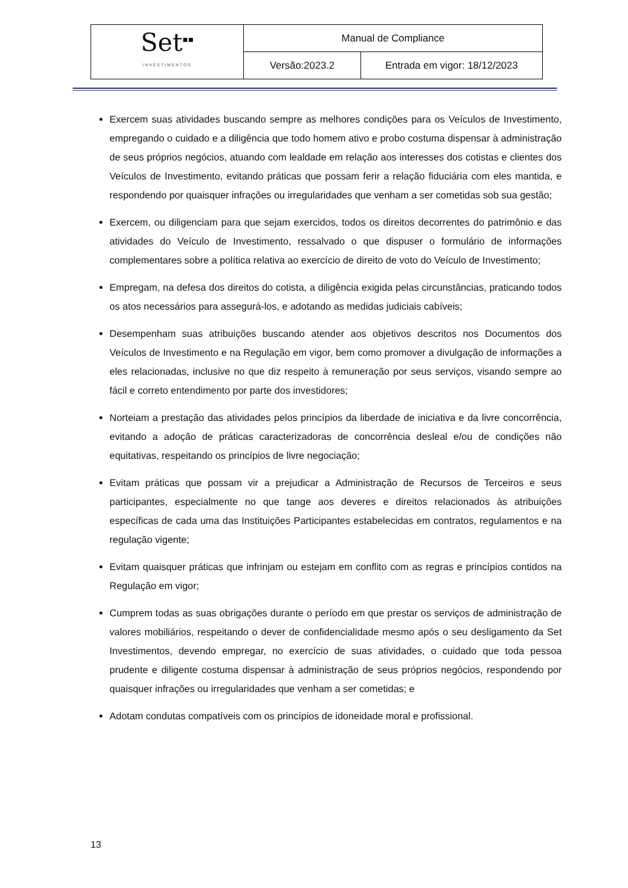| Set<sup>▪▪</sup> INVESTIMENTOS | Manual de Compliance | |
| | Versão:2023.2 | Entrada em vigor: 18/12/2023 |
Exercem suas atividades buscando sempre as melhores condições para os Veículos de Investimento, empregando o cuidado e a diligência que todo homem ativo e probo costuma dispensar à administração de seus próprios negócios, atuando com lealdade em relação aos interesses dos cotistas e clientes dos Veículos de Investimento, evitando práticas que possam ferir a relação fiduciária com eles mantida, e respondendo por quaisquer infrações ou irregularidades que venham a ser cometidas sob sua gestão;
Exercem, ou diligenciam para que sejam exercidos, todos os direitos decorrentes do patrimônio e das atividades do Veículo de Investimento, ressalvado o que dispuser o formulário de informações complementares sobre a política relativa ao exercício de direito de voto do Veículo de Investimento;
Empregam, na defesa dos direitos do cotista, a diligência exigida pelas circunstâncias, praticando todos os atos necessários para assegurá-los, e adotando as medidas judiciais cabíveis;
Desempenham suas atribuições buscando atender aos objetivos descritos nos Documentos dos Veículos de Investimento e na Regulação em vigor, bem como promover a divulgação de informações a eles relacionadas, inclusive no que diz respeito à remuneração por seus serviços, visando sempre ao fácil e correto entendimento por parte dos investidores;
Norteiam a prestação das atividades pelos princípios da liberdade de iniciativa e da livre concorrência, evitando a adoção de práticas caracterizadoras de concorrência desleal e/ou de condições não equitativas, respeitando os princípios de livre negociação;
Evitam práticas que possam vir a prejudicar a Administração de Recursos de Terceiros e seus participantes, especialmente no que tange aos deveres e direitos relacionados às atribuições específicas de cada uma das Instituições Participantes estabelecidas em contratos, regulamentos e na regulação vigente;
Evitam quaisquer práticas que infrinjam ou estejam em conflito com as regras e princípios contidos na Regulação em vigor;
Cumprem todas as suas obrigações durante o período em que prestar os serviços de administração de valores mobiliários, respeitando o dever de confidencialidade mesmo após o seu desligamento da Set Investimentos, devendo empregar, no exercício de suas atividades, o cuidado que toda pessoa prudente e diligente costuma dispensar à administração de seus próprios negócios, respondendo por quaisquer infrações ou irregularidades que venham a ser cometidas; e
Adotam condutas compatíveis com os princípios de idoneidade moral e profissional.
13